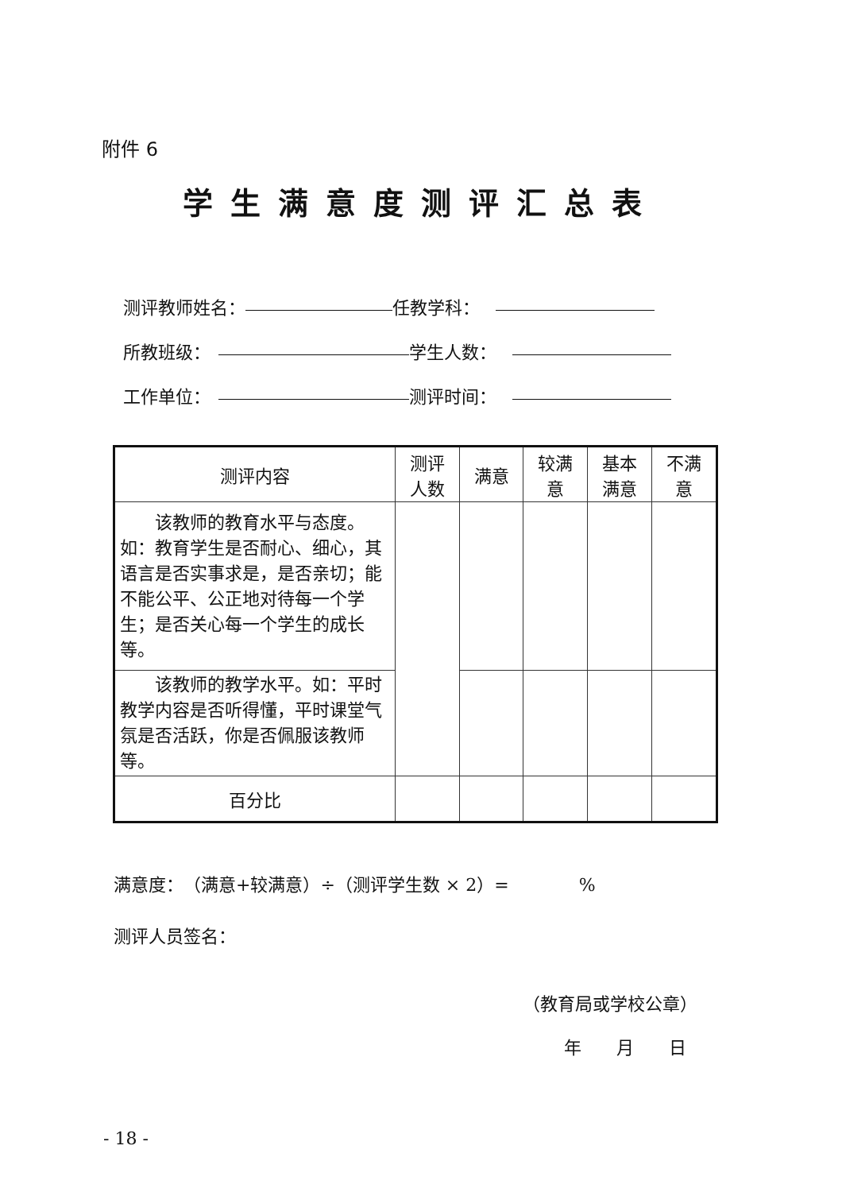附件 6
学生满意度测评汇总表
测评教师姓名： 任教学科：
所教班级： 学生人数：
工作单位： 测评时间：
| 测评内容 | 测评 人数 | 满意 | 较满 意 | 基本 满意 | 不满 意 |
| --- | --- | --- | --- | --- | --- |
| 该教师的教育水平与态度。如：教育学生是否耐心、细心，其语言是否实事求是，是否亲切；能不能公平、公正地对待每一个学生；是否关心每一个学生的成长等。 | | | | | |
| 该教师的教学水平。如：平时教学内容是否听得懂，平时课堂气氛是否活跃，你是否佩服该教师等。 | | | | | |
| 百分比 | | | | | |
满意度：　（满意+较满意）÷（测评学生数 × 2）=　　　　%
测评人员签名：
（教育局或学校公章）
年　　月　　日
- 18 -